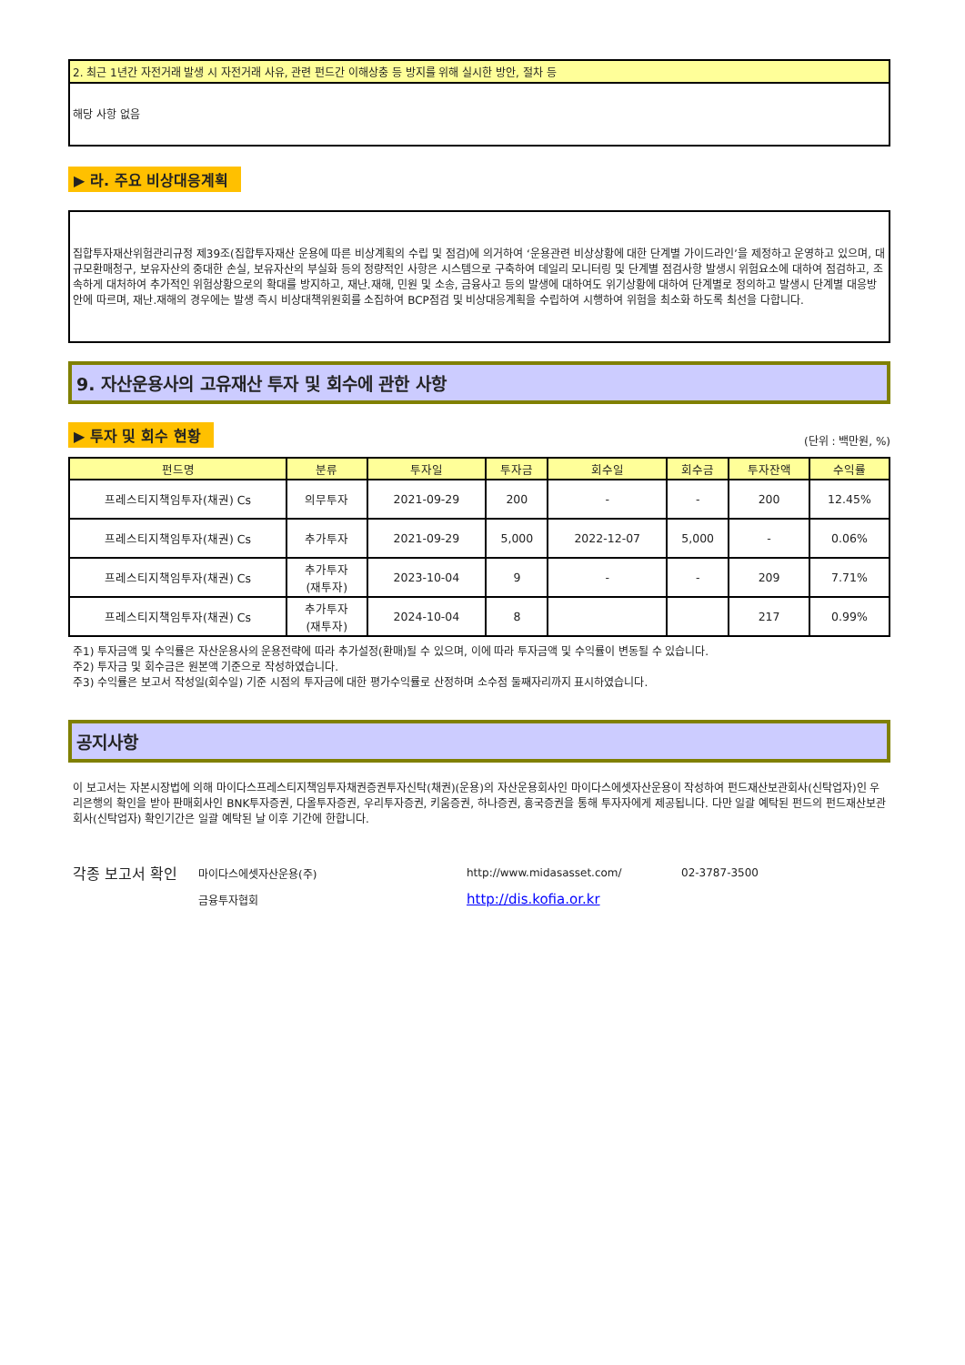2. 최근 1년간 자전거래 발생 시 자전거래 사유, 관련 펀드간 이해상충 등 방지를 위해 실시한 방안, 절차 등
해당 사항 없음
▶ 라. 주요 비상대응계획
집합투자재산위험관리규정 제39조(집합투자재산 운용에 따른 비상계획의 수립 및 점검)에 의거하여 ‘운용관련 비상상황에 대한 단계별 가이드라인’을 제정하고 운영하고 있으며, 대규모환매청구, 보유자산의 중대한 손실, 보유자산의 부실화 등의 정량적인 사항은 시스템으로 구축하여 데일리 모니터링 및 단계별 점검사항 발생시 위험요소에 대하여 점검하고, 조속하게 대처하여 추가적인 위험상황으로의 확대를 방지하고, 재난.재해, 민원 및 소송, 금융사고 등의 발생에 대하여도 위기상황에 대하여 단계별로 정의하고 발생시 단계별 대응방안에 따르며, 재난.재해의 경우에는 발생 즉시 비상대책위원회를 소집하여 BCP점검 및 비상대응계획을 수립하여 시행하여 위험을 최소화 하도록 최선을 다합니다.
9. 자산운용사의 고유재산 투자 및 회수에 관한 사항
▶ 투자 및 회수 현황 (단위 : 백만원, %)
| 펀드명 | 분류 | 투자일 | 투자금 | 회수일 | 회수금 | 투자잔액 | 수익률 |
| --- | --- | --- | --- | --- | --- | --- | --- |
| 프레스티지책임투자(채권) Cs | 의무투자 | 2021-09-29 | 200 | - | - | 200 | 12.45% |
| 프레스티지책임투자(채권) Cs | 추가투자 | 2021-09-29 | 5,000 | 2022-12-07 | 5,000 | - | 0.06% |
| 프레스티지책임투자(채권) Cs | 추가투자 (재투자) | 2023-10-04 | 9 | - | - | 209 | 7.71% |
| 프레스티지책임투자(채권) Cs | 추가투자 (재투자) | 2024-10-04 | 8 | | | 217 | 0.99% |
주1) 투자금액 및 수익률은 자산운용사의 운용전략에 따라 추가설정(환매)될 수 있으며, 이에 따라 투자금액 및 수익률이 변동될 수 있습니다.
주2) 투자금 및 회수금은 원본액 기준으로 작성하였습니다.
주3) 수익률은 보고서 작성일(회수일) 기준 시점의 투자금에 대한 평가수익률로 산정하며 소수점 둘째자리까지 표시하였습니다.
공지사항
이 보고서는 자본시장법에 의해 마이다스프레스티지책임투자채권증권투자신탁(채권)(운용)의 자산운용회사인 마이다스에셋자산운용이 작성하여 펀드재산보관회사(신탁업자)인 우리은행의 확인을 받아 판매회사인 BNK투자증권, 다올투자증권, 우리투자증권, 키움증권, 하나증권, 흥국증권을 통해 투자자에게 제공됩니다. 다만 일괄 예탁된 펀드의 펀드재산보관회사(신탁업자) 확인기간은 일괄 예탁된 날 이후 기간에 한합니다.
각종 보고서 확인
마이다스에셋자산운용(주)
http://www.midasasset.com/
02-3787-3500
금융투자협회
http://dis.kofia.or.kr